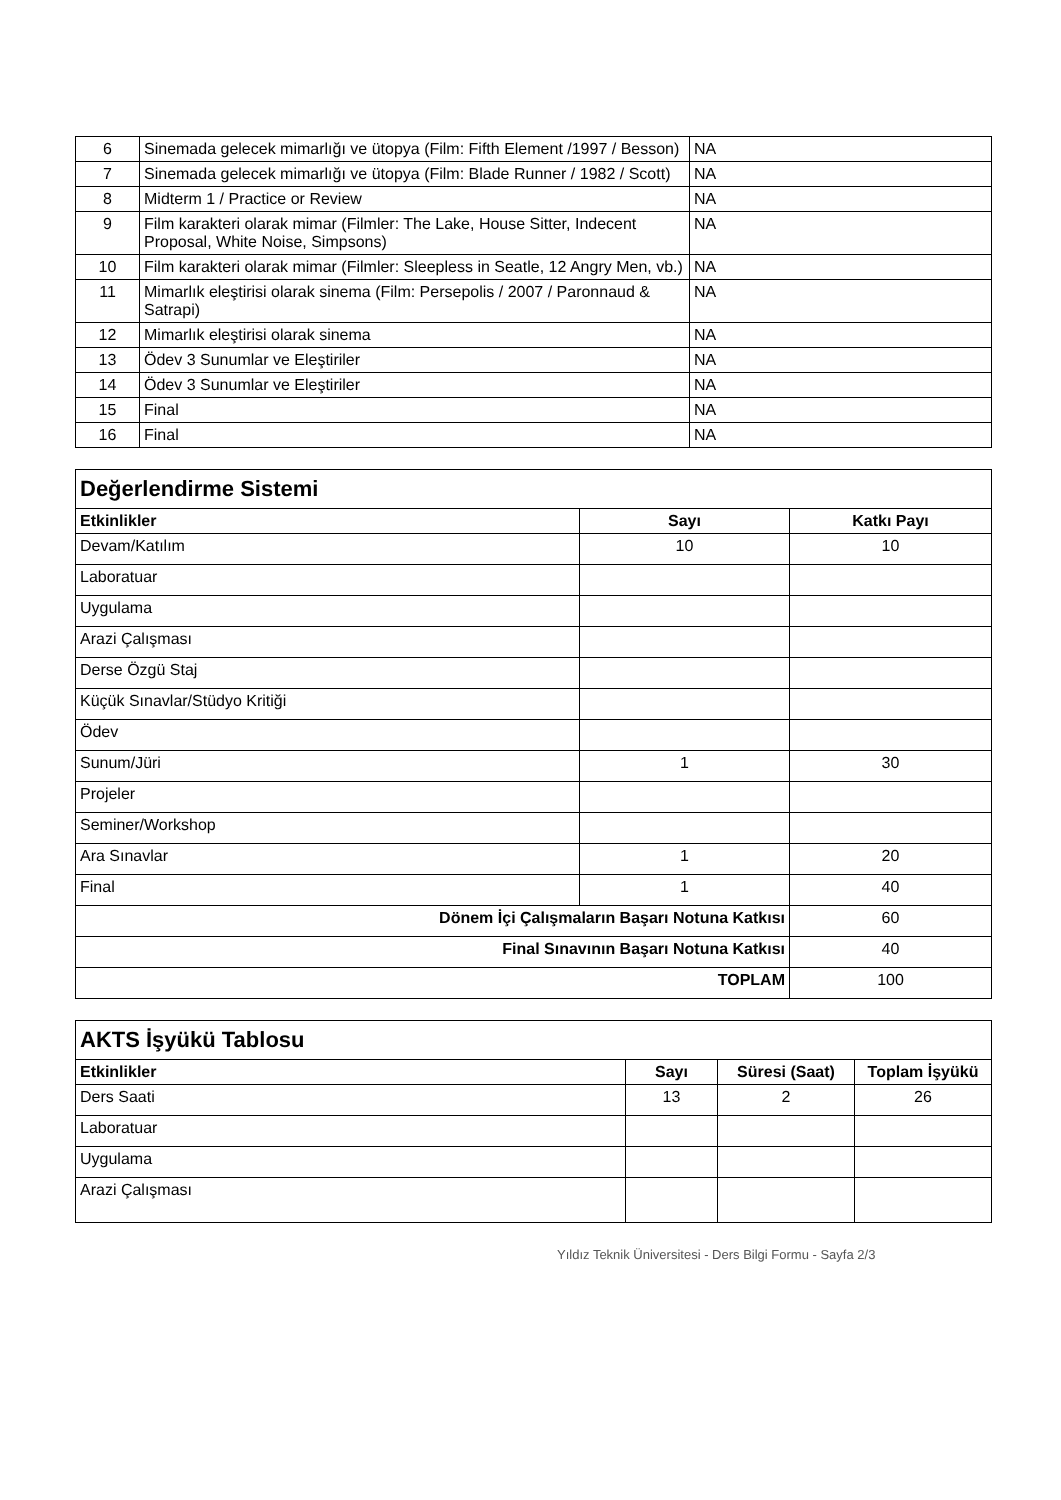| 6 | Sinemada gelecek mimarlığı ve ütopya (Film: Fifth Element /1997 / Besson) | NA |
| 7 | Sinemada gelecek mimarlığı ve ütopya (Film: Blade Runner / 1982 / Scott) | NA |
| 8 | Midterm 1 / Practice or Review | NA |
| 9 | Film karakteri olarak mimar (Filmler: The Lake, House Sitter, Indecent Proposal, White Noise, Simpsons) | NA |
| 10 | Film karakteri olarak mimar (Filmler: Sleepless in Seatle, 12 Angry Men, vb.) | NA |
| 11 | Mimarlık eleştirisi olarak sinema (Film: Persepolis / 2007 / Paronnaud & Satrapi) | NA |
| 12 | Mimarlık eleştirisi olarak sinema | NA |
| 13 | Ödev 3 Sunumlar ve Eleştiriler | NA |
| 14 | Ödev 3 Sunumlar ve Eleştiriler | NA |
| 15 | Final | NA |
| 16 | Final | NA |
| Değerlendirme Sistemi | | |
| Etkinlikler | Sayı | Katkı Payı |
| Devam/Katılım | 10 | 10 |
| Laboratuar | | |
| Uygulama | | |
| Arazi Çalışması | | |
| Derse Özgü Staj | | |
| Küçük Sınavlar/Stüdyo Kritiği | | |
| Ödev | | |
| Sunum/Jüri | 1 | 30 |
| Projeler | | |
| Seminer/Workshop | | |
| Ara Sınavlar | 1 | 20 |
| Final | 1 | 40 |
| Dönem İçi Çalışmaların Başarı Notuna Katkısı | | 60 |
| Final Sınavının Başarı Notuna Katkısı | | 40 |
| TOPLAM | | 100 |
| AKTS İşyükü Tablosu | | | |
| Etkinlikler | Sayı | Süresi (Saat) | Toplam İşyükü |
| Ders Saati | 13 | 2 | 26 |
| Laboratuar | | | |
| Uygulama | | | |
| Arazi Çalışması | | | |
Yıldız Teknik Üniversitesi - Ders Bilgi Formu - Sayfa 2/3